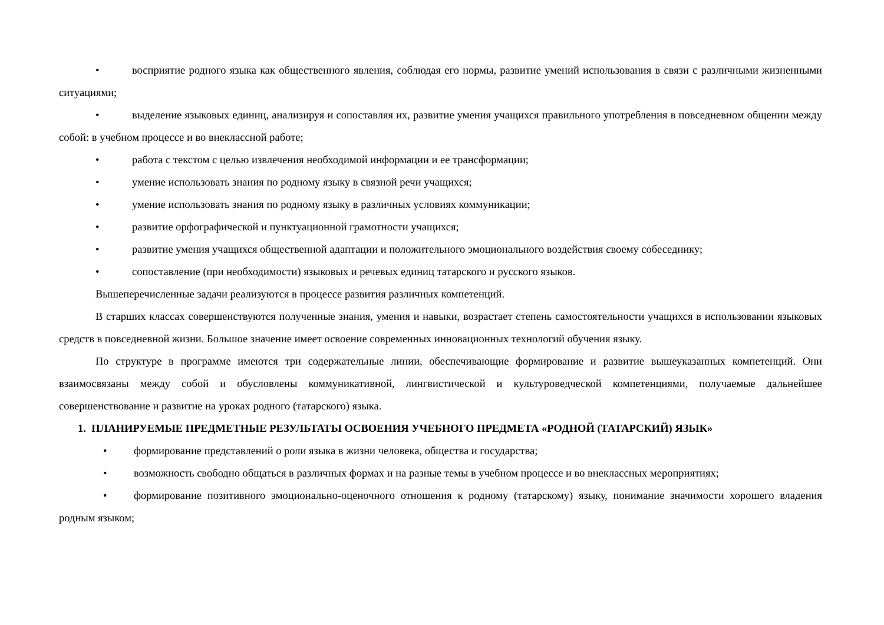• восприятие родного языка как общественного явления, соблюдая его нормы, развитие умений использования в связи с различными жизненными ситуациями;
• выделение языковых единиц, анализируя и сопоставляя их, развитие умения учащихся правильного употребления в повседневном общении между собой: в учебном процессе и во внеклассной работе;
• работа с текстом с целью извлечения необходимой информации и ее трансформации;
• умение использовать знания по родному языку в связной речи учащихся;
• умение использовать знания по родному языку в различных условиях коммуникации;
• развитие орфографической и пунктуационной грамотности учащихся;
• развитие умения учащихся общественной адаптации и положительного эмоционального воздействия своему собеседнику;
• сопоставление (при необходимости) языковых и речевых единиц татарского и русского языков.
Вышеперечисленные задачи реализуются в процессе развития различных компетенций.
В старших классах совершенствуются полученные знания, умения и навыки, возрастает степень самостоятельности учащихся в использовании языковых средств в повседневной жизни. Большое значение имеет освоение современных инновационных технологий обучения языку.
По структуре в программе имеются три содержательные линии, обеспечивающие формирование и развитие вышеуказанных компетенций. Они взаимосвязаны между собой и обусловлены коммуникативной, лингвистической и культуроведческой компетенциями, получаемые дальнейшее совершенствование и развитие на уроках родного (татарского) языка.
1. ПЛАНИРУЕМЫЕ ПРЕДМЕТНЫЕ РЕЗУЛЬТАТЫ ОСВОЕНИЯ УЧЕБНОГО ПРЕДМЕТА «РОДНОЙ (ТАТАРСКИЙ) ЯЗЫК»
• формирование представлений о роли языка в жизни человека, общества и государства;
• возможность свободно общаться в различных формах и на разные темы в учебном процессе и во внеклассных мероприятиях;
• формирование позитивного эмоционально-оценочного отношения к родному (татарскому) языку, понимание значимости хорошего владения родным языком;